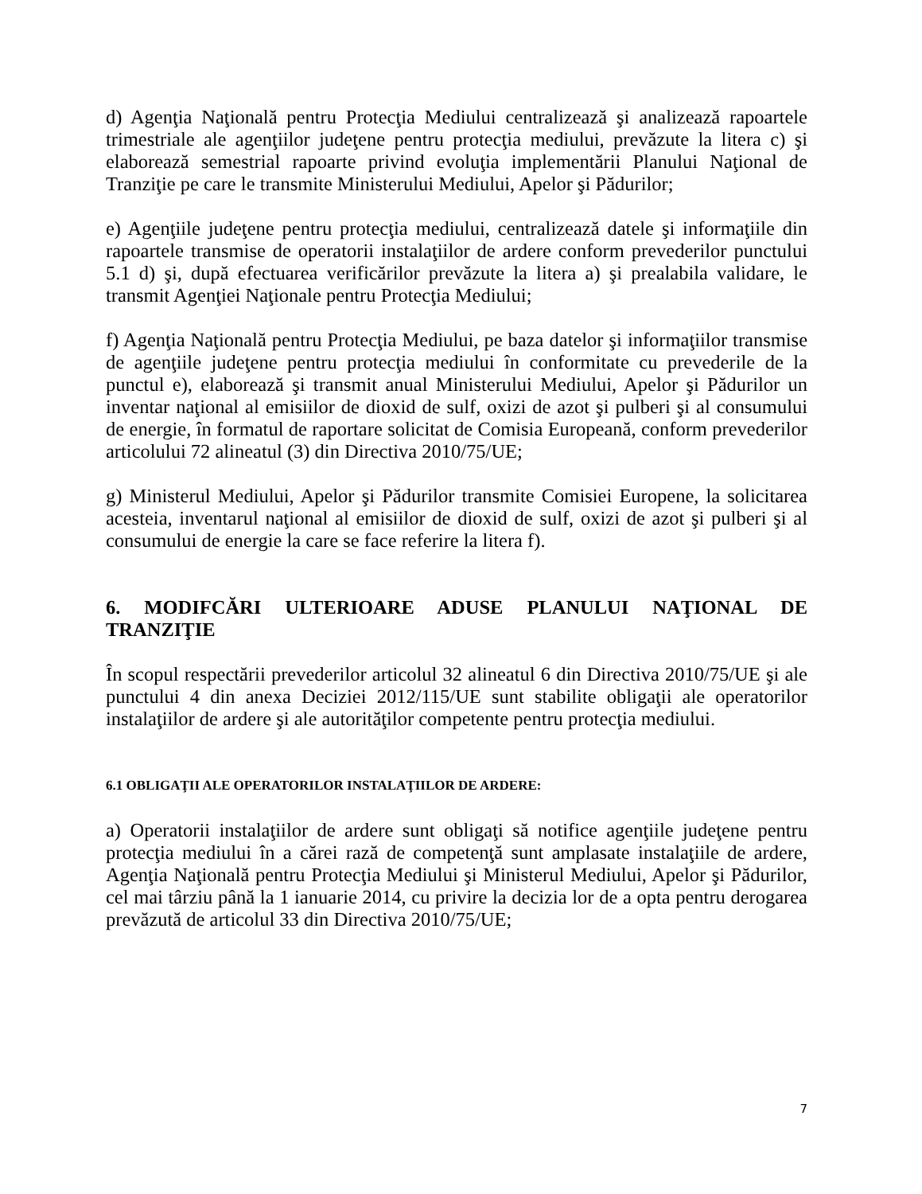d) Agenţia Naţională pentru Protecţia Mediului centralizează şi analizează rapoartele trimestriale ale agenţiilor judeţene pentru protecţia mediului, prevăzute la litera c) şi elaborează semestrial rapoarte privind evoluţia implementării Planului Naţional de Tranziţie pe care le transmite Ministerului Mediului, Apelor şi Pădurilor;
e) Agenţiile judeţene pentru protecţia mediului, centralizează datele şi informaţiile din rapoartele transmise de operatorii instalaţiilor de ardere conform prevederilor punctului 5.1 d) şi, după efectuarea verificărilor prevăzute la litera a) şi prealabila validare, le transmit Agenţiei Naţionale pentru Protecţia Mediului;
f) Agenţia Naţională pentru Protecţia Mediului, pe baza datelor şi informaţiilor transmise de agenţiile judeţene pentru protecţia mediului în conformitate cu prevederile de la punctul e), elaborează şi transmit anual Ministerului Mediului, Apelor şi Pădurilor un inventar naţional al emisiilor de dioxid de sulf, oxizi de azot şi pulberi şi al consumului de energie, în formatul de raportare solicitat de Comisia Europeană, conform prevederilor articolului 72 alineatul (3) din Directiva 2010/75/UE;
g) Ministerul Mediului, Apelor şi Pădurilor transmite Comisiei Europene, la solicitarea acesteia, inventarul naţional al emisiilor de dioxid de sulf, oxizi de azot şi pulberi şi al consumului de energie la care se face referire la litera f).
6. MODIFCĂRI ULTERIOARE ADUSE PLANULUI NAŢIONAL DE TRANZIŢIE
În scopul respectării prevederilor articolul 32 alineatul 6 din Directiva 2010/75/UE şi ale punctului 4 din anexa Deciziei 2012/115/UE sunt stabilite obligaţii ale operatorilor instalaţiilor de ardere şi ale autorităţilor competente pentru protecţia mediului.
6.1 OBLIGAŢII ALE OPERATORILOR INSTALAŢIILOR DE ARDERE:
a) Operatorii instalaţiilor de ardere sunt obligaţi să notifice agenţiile judeţene pentru protecţia mediului în a cărei rază de competenţă sunt amplasate instalaţiile de ardere, Agenţia Naţională pentru Protecţia Mediului şi Ministerul Mediului, Apelor şi Pădurilor, cel mai târziu până la 1 ianuarie 2014, cu privire la decizia lor de a opta pentru derogarea prevăzută de articolul 33 din Directiva 2010/75/UE;
7